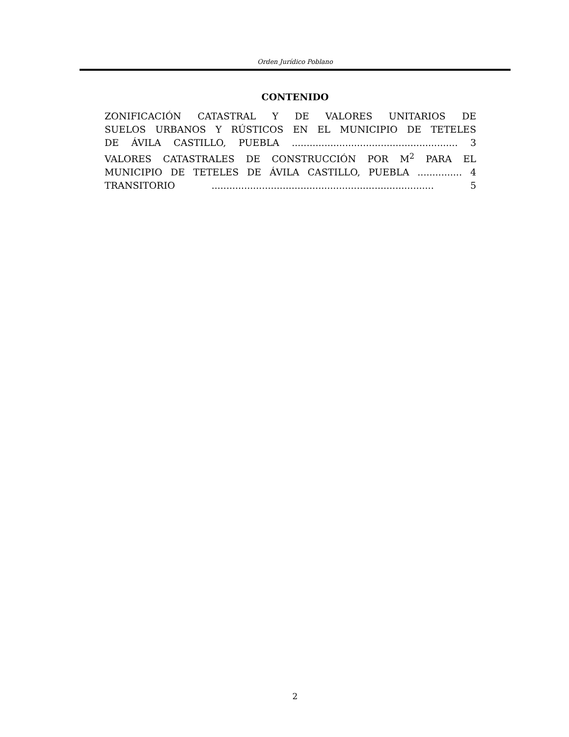Orden Jurídico Poblano
CONTENIDO
ZONIFICACIÓN CATASTRAL Y DE VALORES UNITARIOS DE
SUELOS URBANOS Y RÚSTICOS EN EL MUNICIPIO DE TETELES
DE ÁVILA CASTILLO, PUEBLA ........................................................ 3
VALORES CATASTRALES DE CONSTRUCCIÓN POR M<sup>2</sup> PARA EL
MUNICIPIO DE TETELES DE ÁVILA CASTILLO, PUEBLA ............... 4
TRANSITORIO ........................................................................... 5
2